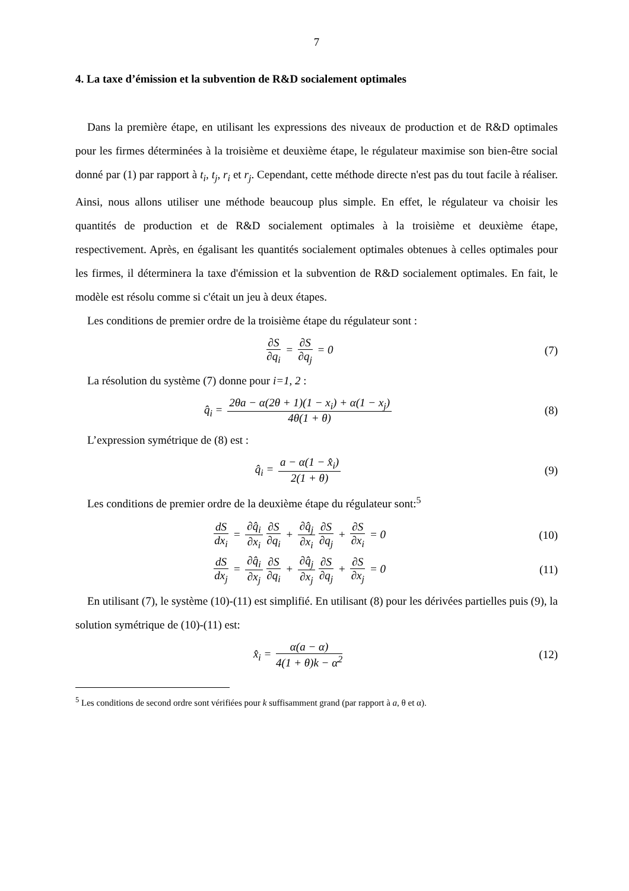7
4. La taxe d’émission et la subvention de R&D socialement optimales
Dans la première étape, en utilisant les expressions des niveaux de production et de R&D optimales pour les firmes déterminées à la troisième et deuxième étape, le régulateur maximise son bien-être social donné par (1) par rapport à t<sub>i</sub>, t<sub>j</sub>, r<sub>i</sub> et r<sub>j</sub>. Cependant, cette méthode directe n'est pas du tout facile à réaliser. Ainsi, nous allons utiliser une méthode beaucoup plus simple. En effet, le régulateur va choisir les quantités de production et de R&D socialement optimales à la troisième et deuxième étape, respectivement. Après, en égalisant les quantités socialement optimales obtenues à celles optimales pour les firmes, il déterminera la taxe d'émission et la subvention de R&D socialement optimales. En fait, le modèle est résolu comme si c'était un jeu à deux étapes.
Les conditions de premier ordre de la troisième étape du régulateur sont :
∂S ∂q<sub>i</sub> = ∂S ∂q<sub>j</sub> = 0 (7)
La résolution du système (7) donne pour i=1, 2 :
q̂<sub>i</sub> = 2θa − α(2θ + 1)(1 − x<sub>i</sub>) + α(1 − x<sub>j</sub>) 4θ(1 + θ)
(8)
L’expression symétrique de (8) est :
q̂<sub>i</sub> = a − α(1 − x̂<sub>i</sub>) 2(1 + θ) (9)
Les conditions de premier ordre de la deuxième étape du régulateur sont:<sup>5</sup>
dS dx<sub>i</sub> = ∂q̂<sub>i</sub> ∂x<sub>i</sub> ∂S ∂q<sub>i</sub> + ∂q̂<sub>j</sub> ∂x<sub>i</sub> ∂S ∂q<sub>j</sub> + ∂S ∂x<sub>i</sub> = 0
(10)
dS dx<sub>j</sub> = ∂q̂<sub>i</sub> ∂x<sub>j</sub> ∂S ∂q<sub>i</sub> + ∂q̂<sub>j</sub> ∂x<sub>j</sub> ∂S ∂q<sub>j</sub> + ∂S ∂x<sub>j</sub> = 0
(11)
En utilisant (7), le système (10)-(11) est simplifié. En utilisant (8) pour les dérivées partielles puis (9), la solution symétrique de (10)-(11) est:
x̂<sub>i</sub> = α(a − α) 4(1 + θ)k − α<sup>2</sup> (12)
<sup>5</sup> Les conditions de second ordre sont vérifiées pour k suffisamment grand (par rapport à a, θ et α).